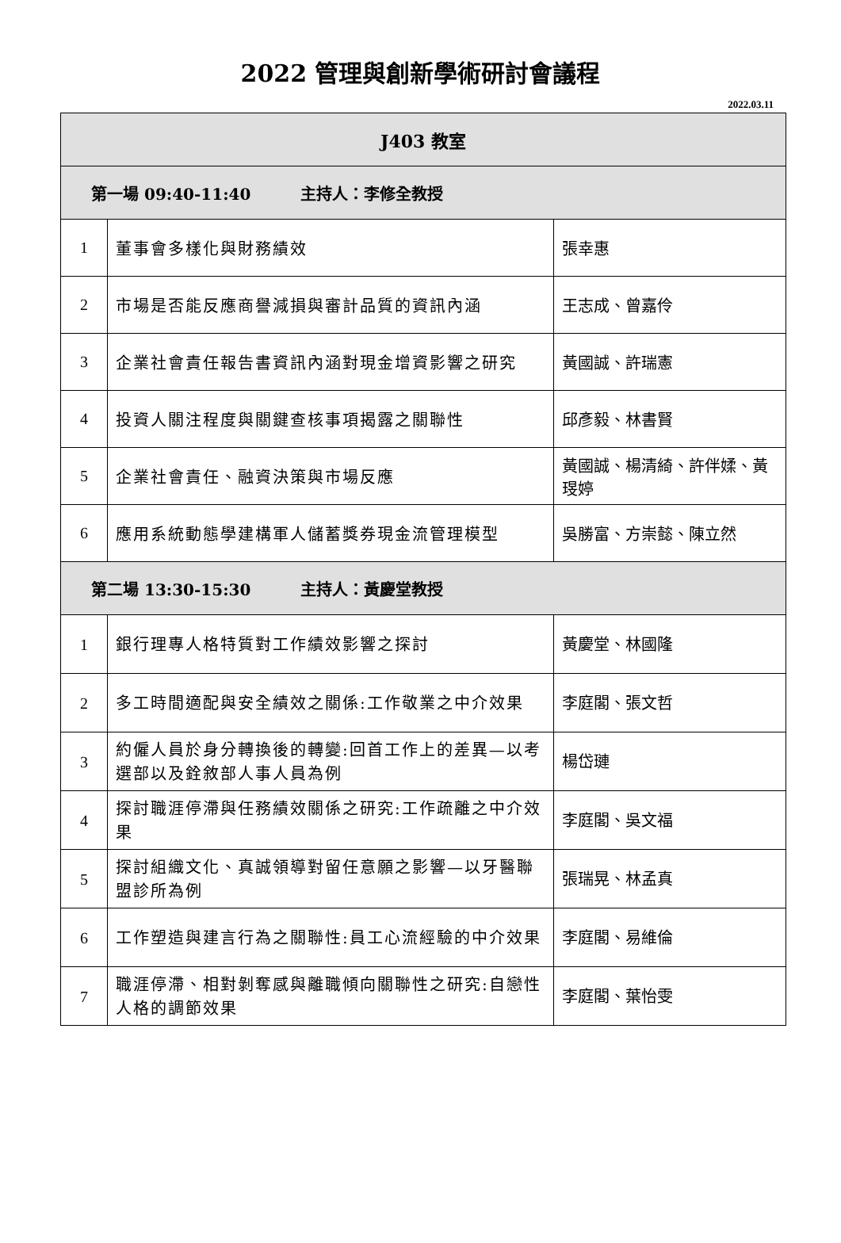2022 管理與創新學術研討會議程
2022.03.11
| J403 教室 | | |
| 第一場 09:40-11:40 主持人：李修全教授 | | |
| 1 | 董事會多樣化與財務績效 | 張幸惠 |
| 2 | 市場是否能反應商譽減損與審計品質的資訊內涵 | 王志成、曾嘉伶 |
| 3 | 企業社會責任報告書資訊內涵對現金增資影響之研究 | 黃國誠、許瑞憲 |
| 4 | 投資人關注程度與關鍵查核事項揭露之關聯性 | 邱彥毅、林書賢 |
| 5 | 企業社會責任、融資決策與市場反應 | 黃國誠、楊清綺、許伴媃、黃琝婷 |
| 6 | 應用系統動態學建構軍人儲蓄獎券現金流管理模型 | 吳勝富、方崇懿、陳立然 |
| 第二場 13:30-15:30 主持人：黃慶堂教授 | | |
| 1 | 銀行理專人格特質對工作績效影響之探討 | 黃慶堂、林國隆 |
| 2 | 多工時間適配與安全績效之關係:工作敬業之中介效果 | 李庭閣、張文哲 |
| 3 | 約僱人員於身分轉換後的轉變:回首工作上的差異—以考選部以及銓敘部人事人員為例 | 楊岱璉 |
| 4 | 探討職涯停滯與任務績效關係之研究:工作疏離之中介效果 | 李庭閣、吳文福 |
| 5 | 探討組織文化、真誠領導對留任意願之影響—以牙醫聯盟診所為例 | 張瑞晃、林孟真 |
| 6 | 工作塑造與建言行為之關聯性:員工心流經驗的中介效果 | 李庭閣、易維倫 |
| 7 | 職涯停滯、相對剝奪感與離職傾向關聯性之研究:自戀性人格的調節效果 | 李庭閣、葉怡雯 |